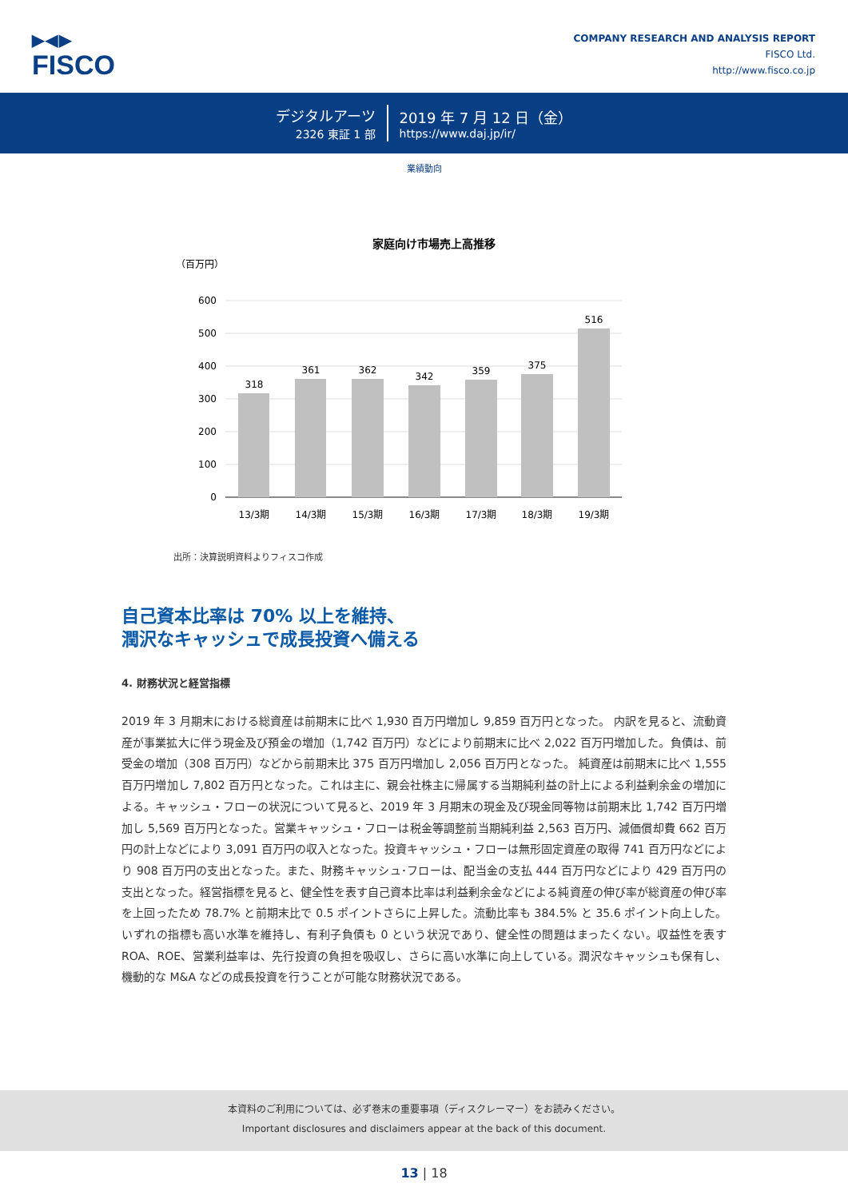▶◀▶
FISCO
COMPANY RESEARCH AND ANALYSIS REPORT
FISCO Ltd.
http://www.fisco.co.jp
デジタルアーツ
2326 東証 1 部
2019 年 7 月 12 日（金）
https://www.daj.jp/ir/
業績動向
家庭向け市場売上高推移
（百万円）
600
500
400
300
200
100
0
318
361
362
342
359
375
516
13/3期
14/3期
15/3期
16/3期
17/3期
18/3期
19/3期
出所：決算説明資料よりフィスコ作成
自己資本比率は 70% 以上を維持、
潤沢なキャッシュで成長投資へ備える
4. 財務状況と経営指標
2019 年 3 月期末における総資産は前期末に比べ 1,930 百万円増加し 9,859 百万円となった。 内訳を見ると、流動資産が事業拡大に伴う現金及び預金の増加（1,742 百万円）などにより前期末に比べ 2,022 百万円増加した。負債は、前受金の増加（308 百万円）などから前期末比 375 百万円増加し 2,056 百万円となった。 純資産は前期末に比べ 1,555 百万円増加し 7,802 百万円となった。これは主に、親会社株主に帰属する当期純利益の計上による利益剰余金の増加による。キャッシュ・フローの状況について見ると、2019 年 3 月期末の現金及び現金同等物は前期末比 1,742 百万円増加し 5,569 百万円となった。営業キャッシュ・フローは税金等調整前当期純利益 2,563 百万円、減価償却費 662 百万円の計上などにより 3,091 百万円の収入となった。投資キャッシュ・フローは無形固定資産の取得 741 百万円などにより 908 百万円の支出となった。また、財務キャッシュ･フローは、配当金の支払 444 百万円などにより 429 百万円の支出となった。経営指標を見ると、健全性を表す自己資本比率は利益剰余金などによる純資産の伸び率が総資産の伸び率を上回ったため 78.7% と前期末比で 0.5 ポイントさらに上昇した。流動比率も 384.5% と 35.6 ポイント向上した。いずれの指標も高い水準を維持し、有利子負債も 0 という状況であり、健全性の問題はまったくない。収益性を表す ROA、ROE、営業利益率は、先行投資の負担を吸収し、さらに高い水準に向上している。潤沢なキャッシュも保有し、機動的な M&A などの成長投資を行うことが可能な財務状況である。
本資料のご利用については、必ず巻末の重要事項（ディスクレーマー）をお読みください。
Important disclosures and disclaimers appear at the back of this document.
13 | 18